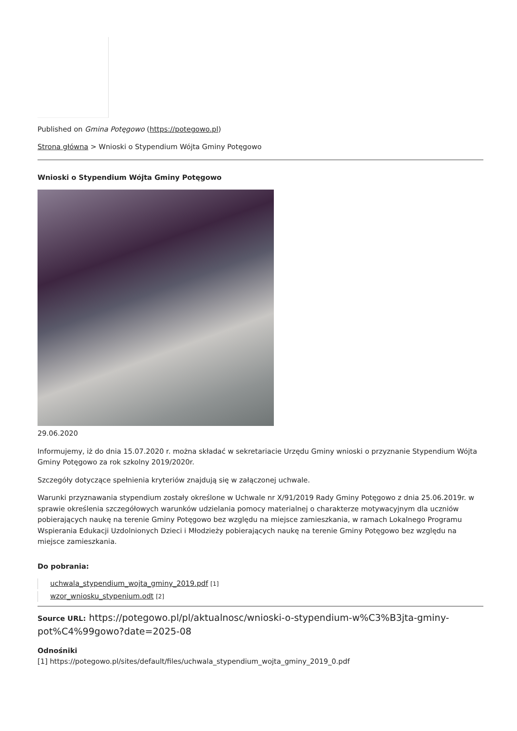Published on Gmina Potęgowo (https://potegowo.pl)
Strona główna > Wnioski o Stypendium Wójta Gminy Potęgowo
Wnioski o Stypendium Wójta Gminy Potęgowo
29.06.2020
Informujemy, iż do dnia 15.07.2020 r. można składać w sekretariacie Urzędu Gminy wnioski o przyznanie Stypendium Wójta Gminy Potęgowo za rok szkolny 2019/2020r.
Szczegóły dotyczące spełnienia kryteriów znajdują się w załączonej uchwale.
Warunki przyznawania stypendium zostały określone w Uchwale nr X/91/2019 Rady Gminy Potęgowo z dnia 25.06.2019r. w sprawie określenia szczegółowych warunków udzielania pomocy materialnej o charakterze motywacyjnym dla uczniów pobierających naukę na terenie Gminy Potęgowo bez względu na miejsce zamieszkania, w ramach Lokalnego Programu Wspierania Edukacji Uzdolnionych Dzieci i Młodzieży pobierających naukę na terenie Gminy Potęgowo bez względu na miejsce zamieszkania.
Do pobrania:
uchwala_stypendium_wojta_gminy_2019.pdf [1]
wzor_wniosku_stypenium.odt [2]
Source URL: https://potegowo.pl/pl/aktualnosc/wnioski-o-stypendium-w%C3%B3jta-gminy-pot%C4%99gowo?date=2025-08
Odnośniki
[1] https://potegowo.pl/sites/default/files/uchwala_stypendium_wojta_gminy_2019_0.pdf